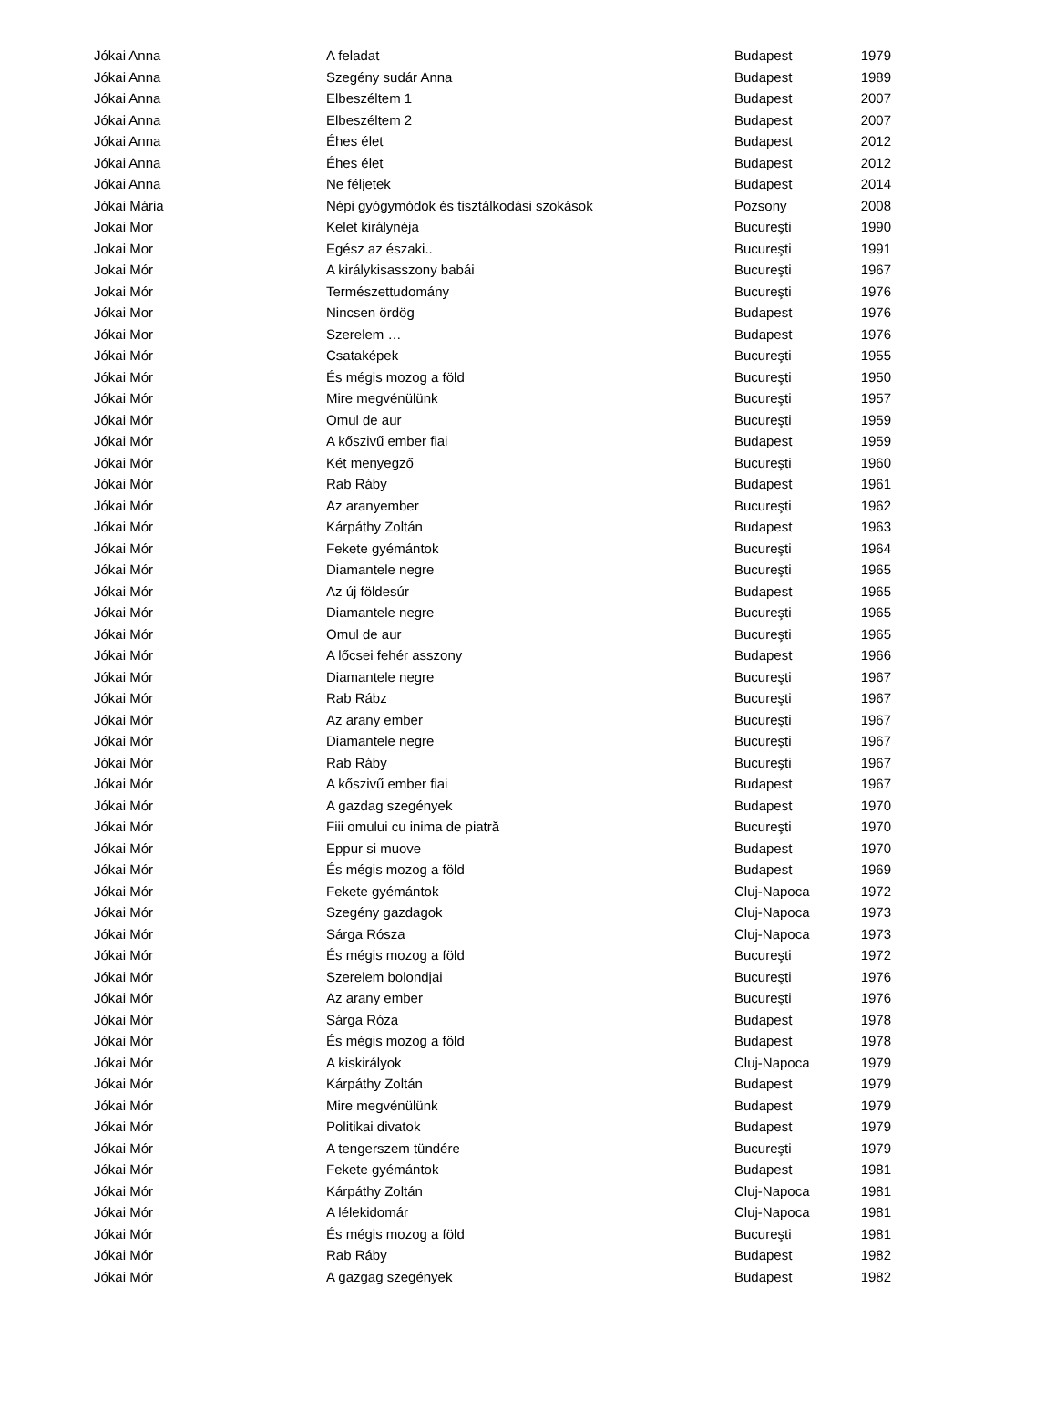| Jókai Anna | A feladat | Budapest | 1979 |
| Jókai Anna | Szegény sudár Anna | Budapest | 1989 |
| Jókai Anna | Elbeszéltem 1 | Budapest | 2007 |
| Jókai Anna | Elbeszéltem 2 | Budapest | 2007 |
| Jókai Anna | Éhes élet | Budapest | 2012 |
| Jókai Anna | Éhes élet | Budapest | 2012 |
| Jókai Anna | Ne féljetek | Budapest | 2014 |
| Jókai Mária | Népi gyógymódok és tisztálkodási szokások | Pozsony | 2008 |
| Jokai Mor | Kelet királynéja | Bucureşti | 1990 |
| Jokai Mor | Egész az északi.. | Bucureşti | 1991 |
| Jokai Mór | A királykisasszony babái | Bucureşti | 1967 |
| Jokai Mór | Természettudomány | Bucureşti | 1976 |
| Jókai Mor | Nincsen ördög | Budapest | 1976 |
| Jókai Mor | Szerelem … | Budapest | 1976 |
| Jókai Mór | Csataképek | Bucureşti | 1955 |
| Jókai Mór | És mégis mozog a föld | Bucureşti | 1950 |
| Jókai Mór | Mire megvénülünk | Bucureşti | 1957 |
| Jókai Mór | Omul de aur | Bucureşti | 1959 |
| Jókai Mór | A kőszivű ember fiai | Budapest | 1959 |
| Jókai Mór | Két menyegző | Bucureşti | 1960 |
| Jókai Mór | Rab Ráby | Budapest | 1961 |
| Jókai Mór | Az aranyember | Bucureşti | 1962 |
| Jókai Mór | Kárpáthy Zoltán | Budapest | 1963 |
| Jókai Mór | Fekete gyémántok | Bucureşti | 1964 |
| Jókai Mór | Diamantele negre | Bucureşti | 1965 |
| Jókai Mór | Az új földesúr | Budapest | 1965 |
| Jókai Mór | Diamantele negre | Bucureşti | 1965 |
| Jókai Mór | Omul de aur | Bucureşti | 1965 |
| Jókai Mór | A lőcsei fehér asszony | Budapest | 1966 |
| Jókai Mór | Diamantele negre | Bucureşti | 1967 |
| Jókai Mór | Rab Rábz | Bucureşti | 1967 |
| Jókai Mór | Az arany ember | Bucureşti | 1967 |
| Jókai Mór | Diamantele negre | Bucureşti | 1967 |
| Jókai Mór | Rab Ráby | Bucureşti | 1967 |
| Jókai Mór | A kőszivű ember fiai | Budapest | 1967 |
| Jókai Mór | A gazdag szegények | Budapest | 1970 |
| Jókai Mór | Fiii omului cu inima de piatră | Bucureşti | 1970 |
| Jókai Mór | Eppur si muove | Budapest | 1970 |
| Jókai Mór | És mégis mozog a föld | Budapest | 1969 |
| Jókai Mór | Fekete gyémántok | Cluj-Napoca | 1972 |
| Jókai Mór | Szegény gazdagok | Cluj-Napoca | 1973 |
| Jókai Mór | Sárga Rósza | Cluj-Napoca | 1973 |
| Jókai Mór | És mégis mozog a föld | Bucureşti | 1972 |
| Jókai Mór | Szerelem bolondjai | Bucureşti | 1976 |
| Jókai Mór | Az arany ember | Bucureşti | 1976 |
| Jókai Mór | Sárga Róza | Budapest | 1978 |
| Jókai Mór | És mégis mozog a föld | Budapest | 1978 |
| Jókai Mór | A kiskirályok | Cluj-Napoca | 1979 |
| Jókai Mór | Kárpáthy Zoltán | Budapest | 1979 |
| Jókai Mór | Mire megvénülünk | Budapest | 1979 |
| Jókai Mór | Politikai divatok | Budapest | 1979 |
| Jókai Mór | A tengerszem tündére | Bucureşti | 1979 |
| Jókai Mór | Fekete gyémántok | Budapest | 1981 |
| Jókai Mór | Kárpáthy Zoltán | Cluj-Napoca | 1981 |
| Jókai Mór | A lélekidomár | Cluj-Napoca | 1981 |
| Jókai Mór | És mégis mozog a föld | Bucureşti | 1981 |
| Jókai Mór | Rab Ráby | Budapest | 1982 |
| Jókai Mór | A gazgag szegények | Budapest | 1982 |